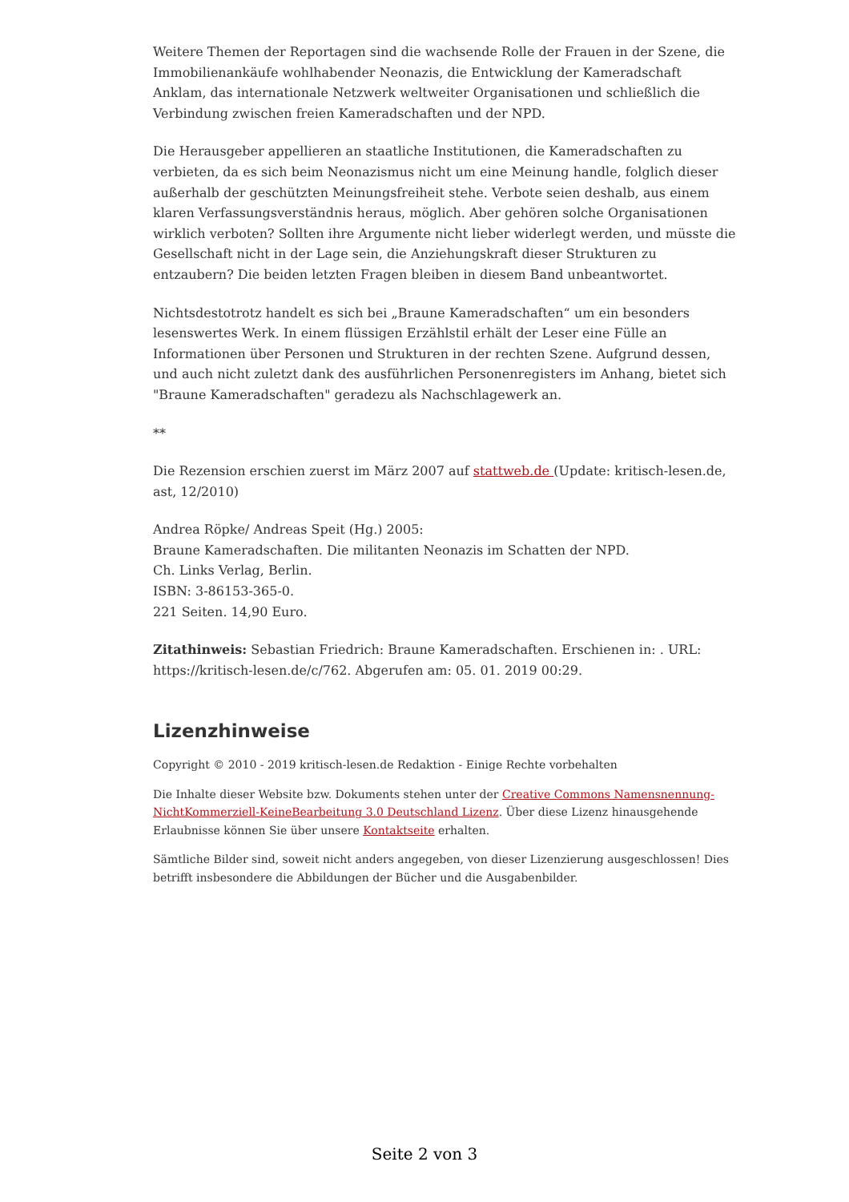Weitere Themen der Reportagen sind die wachsende Rolle der Frauen in der Szene, die Immobilienankäufe wohlhabender Neonazis, die Entwicklung der Kameradschaft Anklam, das internationale Netzwerk weltweiter Organisationen und schließlich die Verbindung zwischen freien Kameradschaften und der NPD.
Die Herausgeber appellieren an staatliche Institutionen, die Kameradschaften zu verbieten, da es sich beim Neonazismus nicht um eine Meinung handle, folglich dieser außerhalb der geschützten Meinungsfreiheit stehe. Verbote seien deshalb, aus einem klaren Verfassungsverständnis heraus, möglich. Aber gehören solche Organisationen wirklich verboten? Sollten ihre Argumente nicht lieber widerlegt werden, und müsste die Gesellschaft nicht in der Lage sein, die Anziehungskraft dieser Strukturen zu entzaubern? Die beiden letzten Fragen bleiben in diesem Band unbeantwortet.
Nichtsdestotrotz handelt es sich bei „Braune Kameradschaften“ um ein besonders lesenswertes Werk. In einem flüssigen Erzählstil erhält der Leser eine Fülle an Informationen über Personen und Strukturen in der rechten Szene. Aufgrund dessen, und auch nicht zuletzt dank des ausführlichen Personenregisters im Anhang, bietet sich "Braune Kameradschaften" geradezu als Nachschlagewerk an.
**
Die Rezension erschien zuerst im März 2007 auf stattweb.de (Update: kritisch-lesen.de, ast, 12/2010)
Andrea Röpke/ Andreas Speit (Hg.) 2005:
Braune Kameradschaften. Die militanten Neonazis im Schatten der NPD.
Ch. Links Verlag, Berlin.
ISBN: 3-86153-365-0.
221 Seiten. 14,90 Euro.
Zitathinweis: Sebastian Friedrich: Braune Kameradschaften. Erschienen in: . URL: https://kritisch-lesen.de/c/762. Abgerufen am: 05. 01. 2019 00:29.
Lizenzhinweise
Copyright © 2010 - 2019 kritisch-lesen.de Redaktion - Einige Rechte vorbehalten
Die Inhalte dieser Website bzw. Dokuments stehen unter der Creative Commons Namensnennung-NichtKommerziell-KeineBearbeitung 3.0 Deutschland Lizenz. Über diese Lizenz hinausgehende Erlaubnisse können Sie über unsere Kontaktseite erhalten.
Sämtliche Bilder sind, soweit nicht anders angegeben, von dieser Lizenzierung ausgeschlossen! Dies betrifft insbesondere die Abbildungen der Bücher und die Ausgabenbilder.
Seite 2 von 3